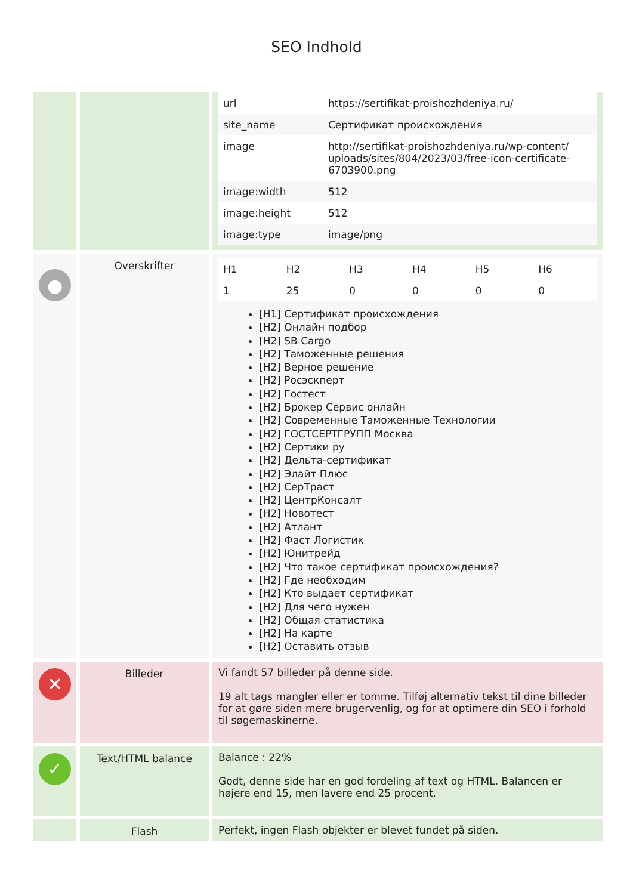SEO Indhold
| | | / url / https://sertifikat-proishozhdeniya.ru/ / / site_name / Сертификат происхождения / / image / http://sertifikat-proishozhdeniya.ru/wp-content/ uploads/sites/804/2023/03/free-icon-certificate-6703900.png / / image:width / 512 / / image:height / 512 / / image:type / image/png / |
| ● | Overskrifter | / H1 / H2 / H3 / H4 / H5 / H6 / / 1 / 25 / 0 / 0 / 0 / 0 / [H1] Сертификат происхождения [H2] Онлайн подбор [H2] SB Cargo [H2] Таможенные решения [H2] Верное решение [H2] Росэскперт [H2] Гостест [H2] Брокер Сервис онлайн [H2] Современные Таможенные Технологии [H2] ГОСТСЕРТГРУПП Москва [H2] Сертики ру [H2] Дельта-сертификат [H2] Элайт Плюс [H2] СерТраст [H2] ЦентрКонсалт [H2] Новотест [H2] Атлант [H2] Фаст Логистик [H2] Юнитрейд [H2] Что такое сертификат происхождения? [H2] Где необходим [H2] Кто выдает сертификат [H2] Для чего нужен [H2] Общая статистика [H2] На карте [H2] Оставить отзыв |
| ✕ | Billeder | Vi fandt 57 billeder på denne side. 19 alt tags mangler eller er tomme. Tilføj alternativ tekst til dine billeder for at gøre siden mere brugervenlig, og for at optimere din SEO i forhold til søgemaskinerne. |
| ✓ | Text/HTML balance | Balance : 22% Godt, denne side har en god fordeling af text og HTML. Balancen er højere end 15, men lavere end 25 procent. |
| | Flash | Perfekt, ingen Flash objekter er blevet fundet på siden. |